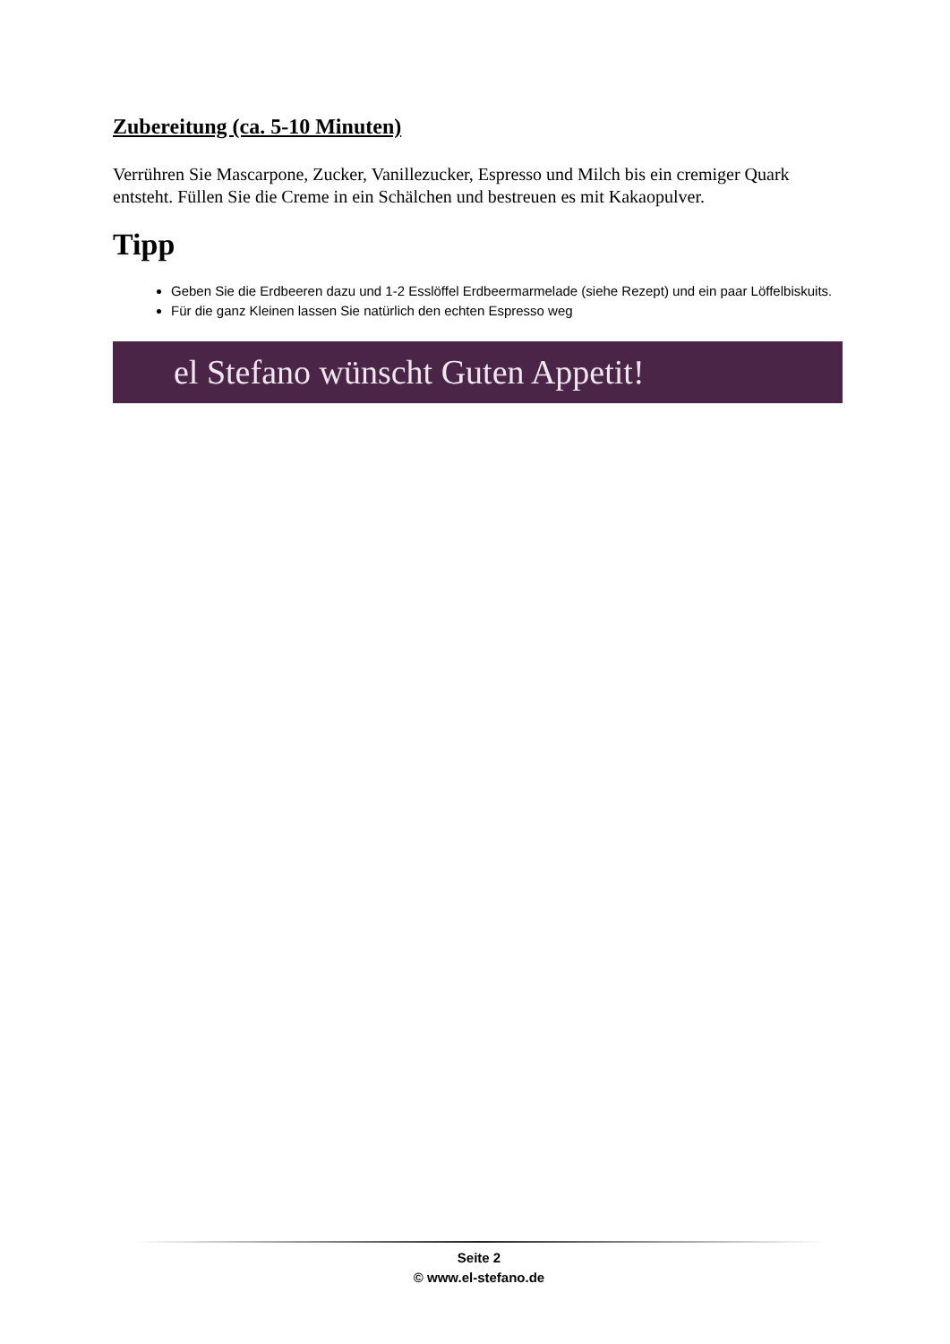Zubereitung (ca. 5-10 Minuten)
Verrühren Sie Mascarpone, Zucker, Vanillezucker, Espresso und Milch bis ein cremiger Quark entsteht. Füllen Sie die Creme in ein Schälchen und bestreuen es mit Kakaopulver.
Tipp
Geben Sie die Erdbeeren dazu und 1-2 Esslöffel Erdbeermarmelade (siehe Rezept) und ein paar Löffelbiskuits.
Für die ganz Kleinen lassen Sie natürlich den echten Espresso weg
el Stefano wünscht Guten Appetit!
Seite 2
© www.el-stefano.de